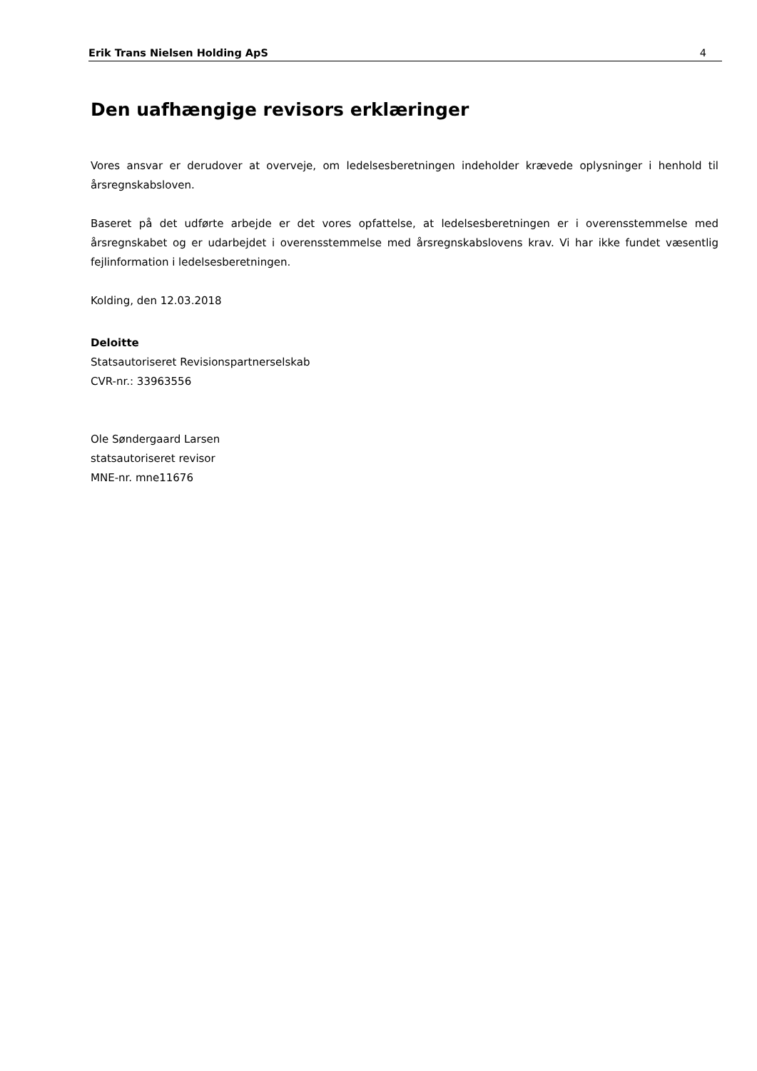Erik Trans Nielsen Holding ApS 4
Den uafhængige revisors erklæringer
Vores ansvar er derudover at overveje, om ledelsesberetningen indeholder krævede oplysninger i henhold til årsregnskabsloven.
Baseret på det udførte arbejde er det vores opfattelse, at ledelsesberetningen er i overensstemmelse med årsregnskabet og er udarbejdet i overensstemmelse med årsregnskabslovens krav. Vi har ikke fundet væsentlig fejlinformation i ledelsesberetningen.
Kolding, den 12.03.2018
Deloitte
Statsautoriseret Revisionspartnerselskab
CVR-nr.: 33963556
Ole Søndergaard Larsen
statsautoriseret revisor
MNE-nr. mne11676